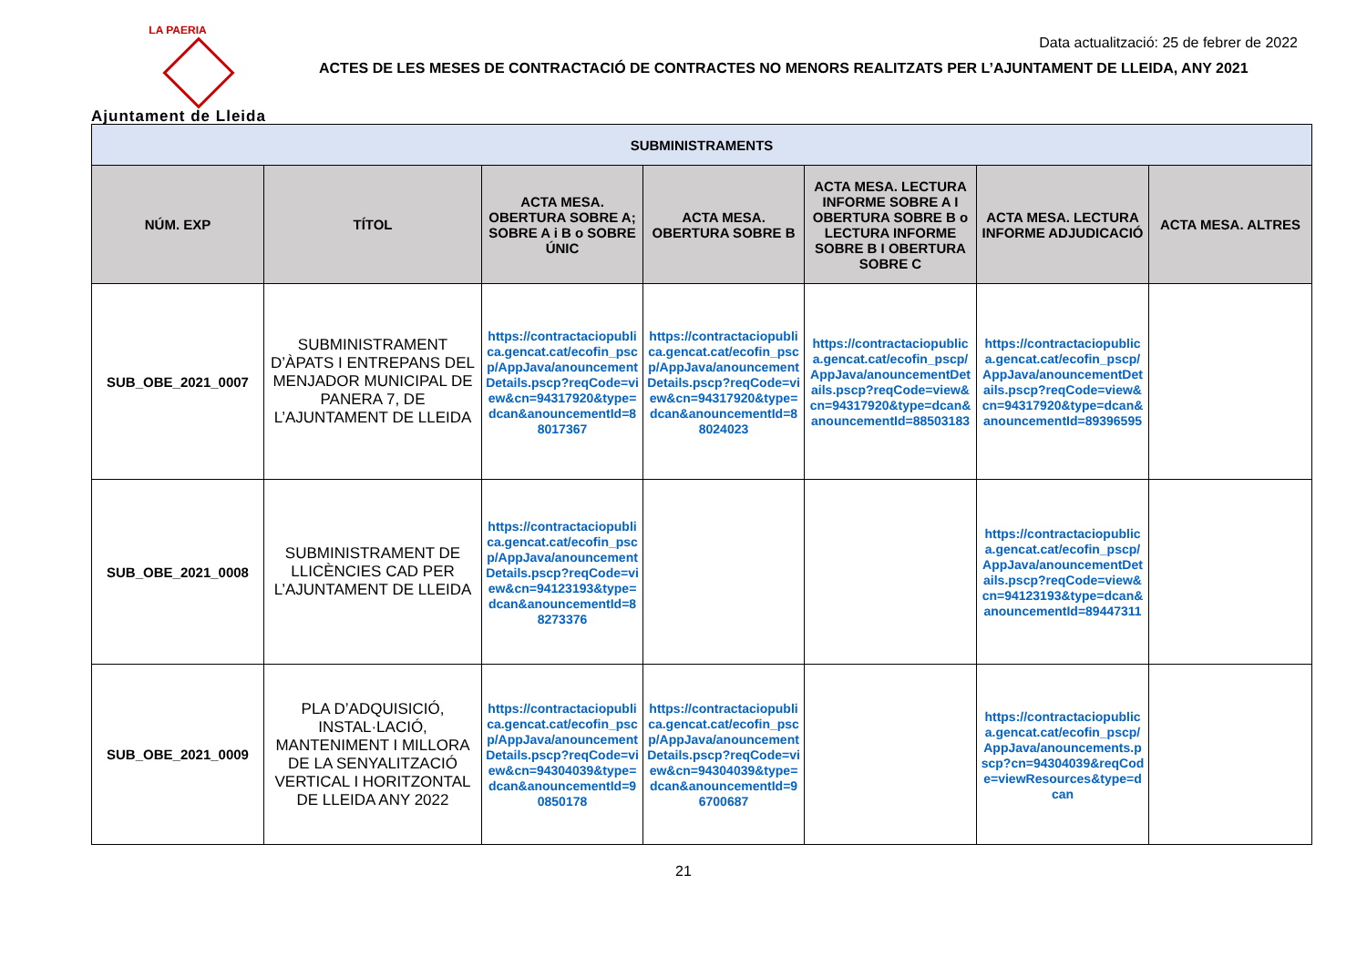LA PAERIA
Ajuntament de Lleida
Data actualització: 25 de febrer de 2022
ACTES DE LES MESES DE CONTRACTACIÓ DE CONTRACTES NO MENORS REALITZATS PER L’AJUNTAMENT DE LLEIDA, ANY 2021
| SUBMINISTRAMENTS | | | | | | |
| --- | --- | --- | --- | --- | --- | --- |
| NÚM. EXP | TÍTOL | ACTA MESA. OBERTURA SOBRE A; SOBRE A i B o SOBRE ÚNIC | ACTA MESA. OBERTURA SOBRE B | ACTA MESA. LECTURA INFORME SOBRE A I OBERTURA SOBRE B o LECTURA INFORME SOBRE B I OBERTURA SOBRE C | ACTA MESA. LECTURA INFORME ADJUDICACIÓ | ACTA MESA. ALTRES |
| SUB_OBE_2021_0007 | SUBMINISTRAMENT D’ÀPATS I ENTREPANS DEL MENJADOR MUNICIPAL DE PANERA 7, DE L’AJUNTAMENT DE LLEIDA | https://contractaciopublica.gencat.cat/ecofin_pscp/AppJava/anouncementDetails.pscp?reqCode=view&cn=94317920&type=dcan&anouncementId=88017367 | https://contractaciopublica.gencat.cat/ecofin_pscp/AppJava/anouncementDetails.pscp?reqCode=view&cn=94317920&type=dcan&anouncementId=88024023 | https://contractaciopublica.gencat.cat/ecofin_pscp/AppJava/anouncementDetails.pscp?reqCode=view&cn=94317920&type=dcan&anouncementId=88503183 | https://contractaciopublica.gencat.cat/ecofin_pscp/AppJava/anouncementDetails.pscp?reqCode=view&cn=94317920&type=dcan&anouncementId=89396595 | |
| SUB_OBE_2021_0008 | SUBMINISTRAMENT DE LLICÈNCIES CAD PER L’AJUNTAMENT DE LLEIDA | https://contractaciopublica.gencat.cat/ecofin_pscp/AppJava/anouncementDetails.pscp?reqCode=view&cn=94123193&type=dcan&anouncementId=88273376 | | | https://contractaciopublica.gencat.cat/ecofin_pscp/AppJava/anouncementDetails.pscp?reqCode=view&cn=94123193&type=dcan&anouncementId=89447311 | |
| SUB_OBE_2021_0009 | PLA D’ADQUISICIÓ, INSTAL·LACIÓ, MANTENIMENT I MILLORA DE LA SENYALITZACIÓ VERTICAL I HORITZONTAL DE LLEIDA ANY 2022 | https://contractaciopublica.gencat.cat/ecofin_pscp/AppJava/anouncementDetails.pscp?reqCode=view&cn=94304039&type=dcan&anouncementId=90850178 | https://contractaciopublica.gencat.cat/ecofin_pscp/AppJava/anouncementDetails.pscp?reqCode=view&cn=94304039&type=dcan&anouncementId=96700687 | | https://contractaciopublica.gencat.cat/ecofin_pscp/AppJava/anouncements.pscp?cn=94304039&reqCode=viewResources&type=dcan | |
21